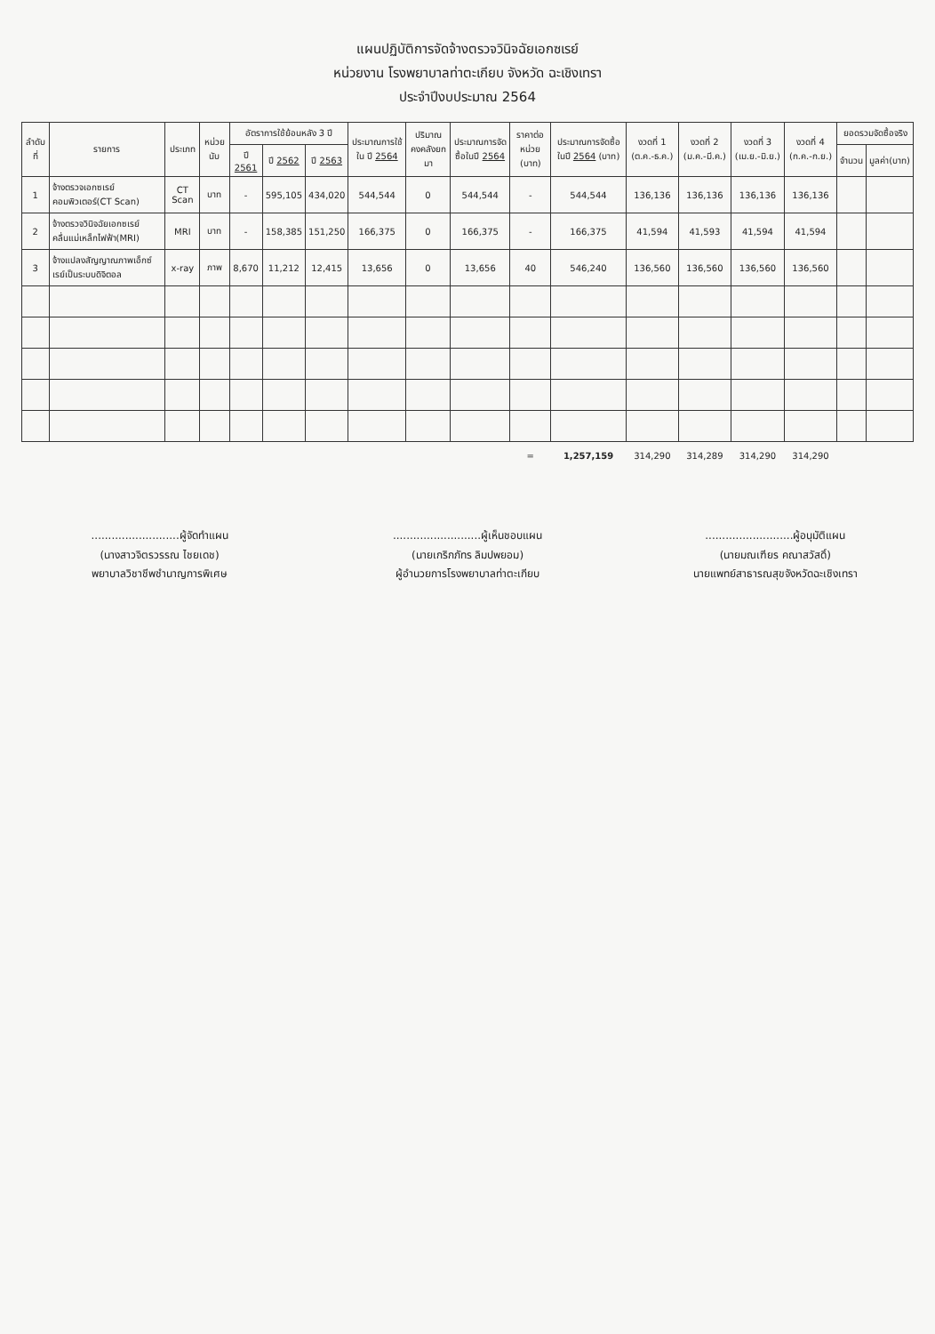แผนปฏิบัติการจัดจ้างตรวจวินิจฉัยเอกซเรย์
หน่วยงาน โรงพยาบาลท่าตะเกียบ จังหวัด ฉะเชิงเทรา
ประจำปีงบประมาณ 2564
| ลำดับที่ | รายการ | ประเภท | หน่วยนับ | อัตราการใช้ย้อนหลัง 3 ปี | | | ประมาณการใช้ใน ปี 2564 | ปริมาณคงคลังยกมา | ประมาณการจัดซื้อในปี 2564 | ราคาต่อหน่วย (บาท) | ประมาณการจัดซื้อในปี 2564 (บาท) | งวดที่ 1 (ต.ค.-ธ.ค.) | งวดที่ 2 (ม.ค.-มี.ค.) | งวดที่ 3 (เม.ย.-มิ.ย.) | งวดที่ 4 (ก.ค.-ก.ย.) | ยอดรวมจัดซื้อจริง | |
| --- | --- | --- | --- | --- | --- | --- | --- | --- | --- | --- | --- | --- | --- | --- | --- | --- | --- |
| | | | | ปี 2561 | ปี 2562 | ปี 2563 | | | | | | | | | | จำนวน | มูลค่า(บาท) |
| 1 | จ้างตรวจเอกซเรย์คอมพิวเตอร์(CT Scan) | CT Scan | บาท | - | 595,105 | 434,020 | 544,544 | 0 | 544,544 | - | 544,544 | 136,136 | 136,136 | 136,136 | 136,136 | | |
| 2 | จ้างตรวจวินิจฉัยเอกซเรย์คลื่นแม่เหล็กไฟฟ้า(MRI) | MRI | บาท | - | 158,385 | 151,250 | 166,375 | 0 | 166,375 | - | 166,375 | 41,594 | 41,593 | 41,594 | 41,594 | | |
| 3 | จ้างแปลงสัญญาณภาพเอ็กซ์เรย์เป็นระบบดิจิตอล | x-ray | ภาพ | 8,670 | 11,212 | 12,415 | 13,656 | 0 | 13,656 | 40 | 546,240 | 136,560 | 136,560 | 136,560 | 136,560 | | |
| | | | | | | | | | | = | 1,257,159 | 314,290 | 314,289 | 314,290 | 314,290 | | |
..........................ผู้จัดทำแผน
(นางสาวจิตรวรรณ ไชยเดช)
พยาบาลวิชาชีพชำนาญการพิเศษ
..........................ผู้เห็นชอบแผน
(นายเกริกภัทร ลิมปพยอม)
ผู้อำนวยการโรงพยาบาลท่าตะเกียบ
..........................ผู้อนุมัติแผน
(นายมณเฑียร คณาสวัสดิ์)
นายแพทย์สาธารณสุขจังหวัดฉะเชิงเทรา